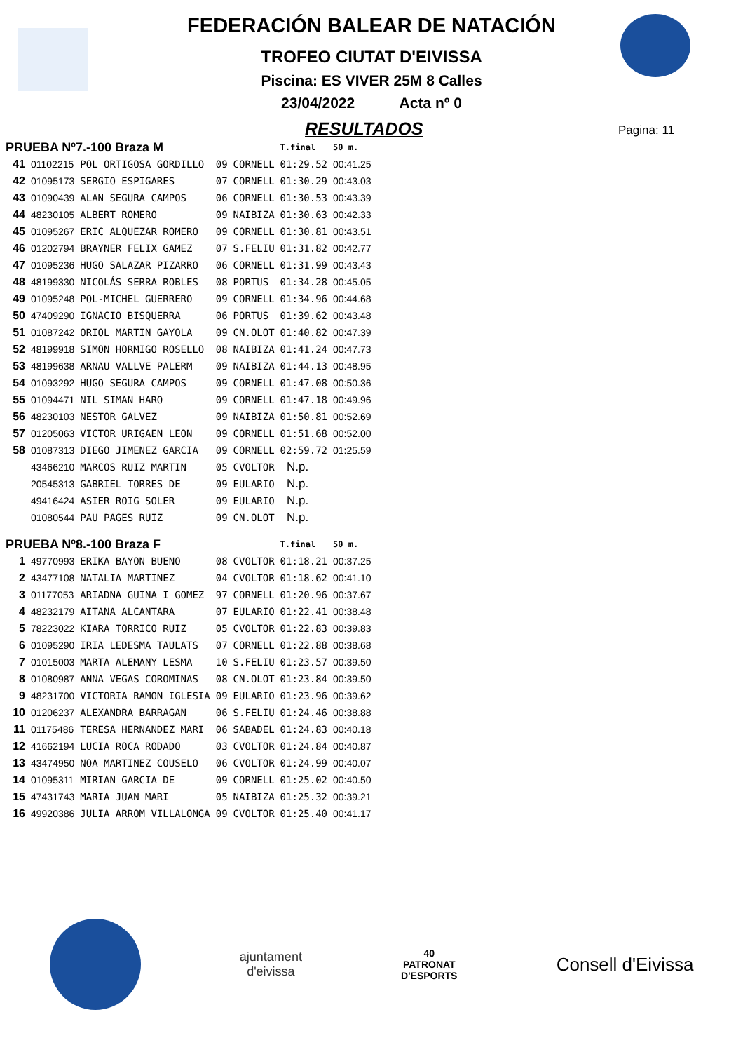FEDERACIÓN BALEAR DE NATACIÓN
TROFEO CIUTAT D'EIVISSA
Piscina: ES VIVER 25M 8 Calles
23/04/2022 Acta nº 0
RESULTADOS
Pagina: 11
| PRUEBA Nº7.-100 Braza M | | | | | T.final | 50 m. |
| --- | --- | --- | --- | --- | --- | --- |
| 41 | 01102215 | POL ORTIGOSA GORDILLO | 09 | CORNELL | 01:29.52 | 00:41.25 |
| 42 | 01095173 | SERGIO ESPIGARES | 07 | CORNELL | 01:30.29 | 00:43.03 |
| 43 | 01090439 | ALAN SEGURA CAMPOS | 06 | CORNELL | 01:30.53 | 00:43.39 |
| 44 | 48230105 | ALBERT ROMERO | 09 | NAIBIZA | 01:30.63 | 00:42.33 |
| 45 | 01095267 | ERIC ALQUEZAR ROMERO | 09 | CORNELL | 01:30.81 | 00:43.51 |
| 46 | 01202794 | BRAYNER FELIX GAMEZ | 07 | S.FELIU | 01:31.82 | 00:42.77 |
| 47 | 01095236 | HUGO SALAZAR PIZARRO | 06 | CORNELL | 01:31.99 | 00:43.43 |
| 48 | 48199330 | NICOLÁS SERRA ROBLES | 08 | PORTUS | 01:34.28 | 00:45.05 |
| 49 | 01095248 | POL-MICHEL GUERRERO | 09 | CORNELL | 01:34.96 | 00:44.68 |
| 50 | 47409290 | IGNACIO BISQUERRA | 06 | PORTUS | 01:39.62 | 00:43.48 |
| 51 | 01087242 | ORIOL MARTIN GAYOLA | 09 | CN.OLOT | 01:40.82 | 00:47.39 |
| 52 | 48199918 | SIMON HORMIGO ROSELLO | 08 | NAIBIZA | 01:41.24 | 00:47.73 |
| 53 | 48199638 | ARNAU VALLVE PALERM | 09 | NAIBIZA | 01:44.13 | 00:48.95 |
| 54 | 01093292 | HUGO SEGURA CAMPOS | 09 | CORNELL | 01:47.08 | 00:50.36 |
| 55 | 01094471 | NIL SIMAN HARO | 09 | CORNELL | 01:47.18 | 00:49.96 |
| 56 | 48230103 | NESTOR GALVEZ | 09 | NAIBIZA | 01:50.81 | 00:52.69 |
| 57 | 01205063 | VICTOR URIGAEN LEON | 09 | CORNELL | 01:51.68 | 00:52.00 |
| 58 | 01087313 | DIEGO JIMENEZ GARCIA | 09 | CORNELL | 02:59.72 | 01:25.59 |
| | 43466210 | MARCOS RUIZ MARTIN | 05 | CVOLTOR | N.p. | |
| | 20545313 | GABRIEL TORRES DE | 09 | EULARIO | N.p. | |
| | 49416424 | ASIER ROIG SOLER | 09 | EULARIO | N.p. | |
| | 01080544 | PAU PAGES RUIZ | 09 | CN.OLOT | N.p. | |
| PRUEBA Nº8.-100 Braza F | | | | | T.final | 50 m. |
| 1 | 49770993 | ERIKA BAYON BUENO | 08 | CVOLTOR | 01:18.21 | 00:37.25 |
| 2 | 43477108 | NATALIA MARTINEZ | 04 | CVOLTOR | 01:18.62 | 00:41.10 |
| 3 | 01177053 | ARIADNA GUINA I GOMEZ | 97 | CORNELL | 01:20.96 | 00:37.67 |
| 4 | 48232179 | AITANA ALCANTARA | 07 | EULARIO | 01:22.41 | 00:38.48 |
| 5 | 78223022 | KIARA TORRICO RUIZ | 05 | CVOLTOR | 01:22.83 | 00:39.83 |
| 6 | 01095290 | IRIA LEDESMA TAULATS | 07 | CORNELL | 01:22.88 | 00:38.68 |
| 7 | 01015003 | MARTA ALEMANY LESMA | 10 | S.FELIU | 01:23.57 | 00:39.50 |
| 8 | 01080987 | ANNA VEGAS COROMINAS | 08 | CN.OLOT | 01:23.84 | 00:39.50 |
| 9 | 48231700 | VICTORIA RAMON IGLESIA | 09 | EULARIO | 01:23.96 | 00:39.62 |
| 10 | 01206237 | ALEXANDRA BARRAGAN | 06 | S.FELIU | 01:24.46 | 00:38.88 |
| 11 | 01175486 | TERESA HERNANDEZ MARI | 06 | SABADEL | 01:24.83 | 00:40.18 |
| 12 | 41662194 | LUCIA ROCA RODADO | 03 | CVOLTOR | 01:24.84 | 00:40.87 |
| 13 | 43474950 | NOA MARTINEZ COUSELO | 06 | CVOLTOR | 01:24.99 | 00:40.07 |
| 14 | 01095311 | MIRIAN GARCIA DE | 09 | CORNELL | 01:25.02 | 00:40.50 |
| 15 | 47431743 | MARIA JUAN MARI | 05 | NAIBIZA | 01:25.32 | 00:39.21 |
| 16 | 49920386 | JULIA ARROM VILLALONGA | 09 | CVOLTOR | 01:25.40 | 00:41.17 |
ajuntament
d'eivissa
40
PATRONAT
D'ESPORTS
Consell d'Eivissa